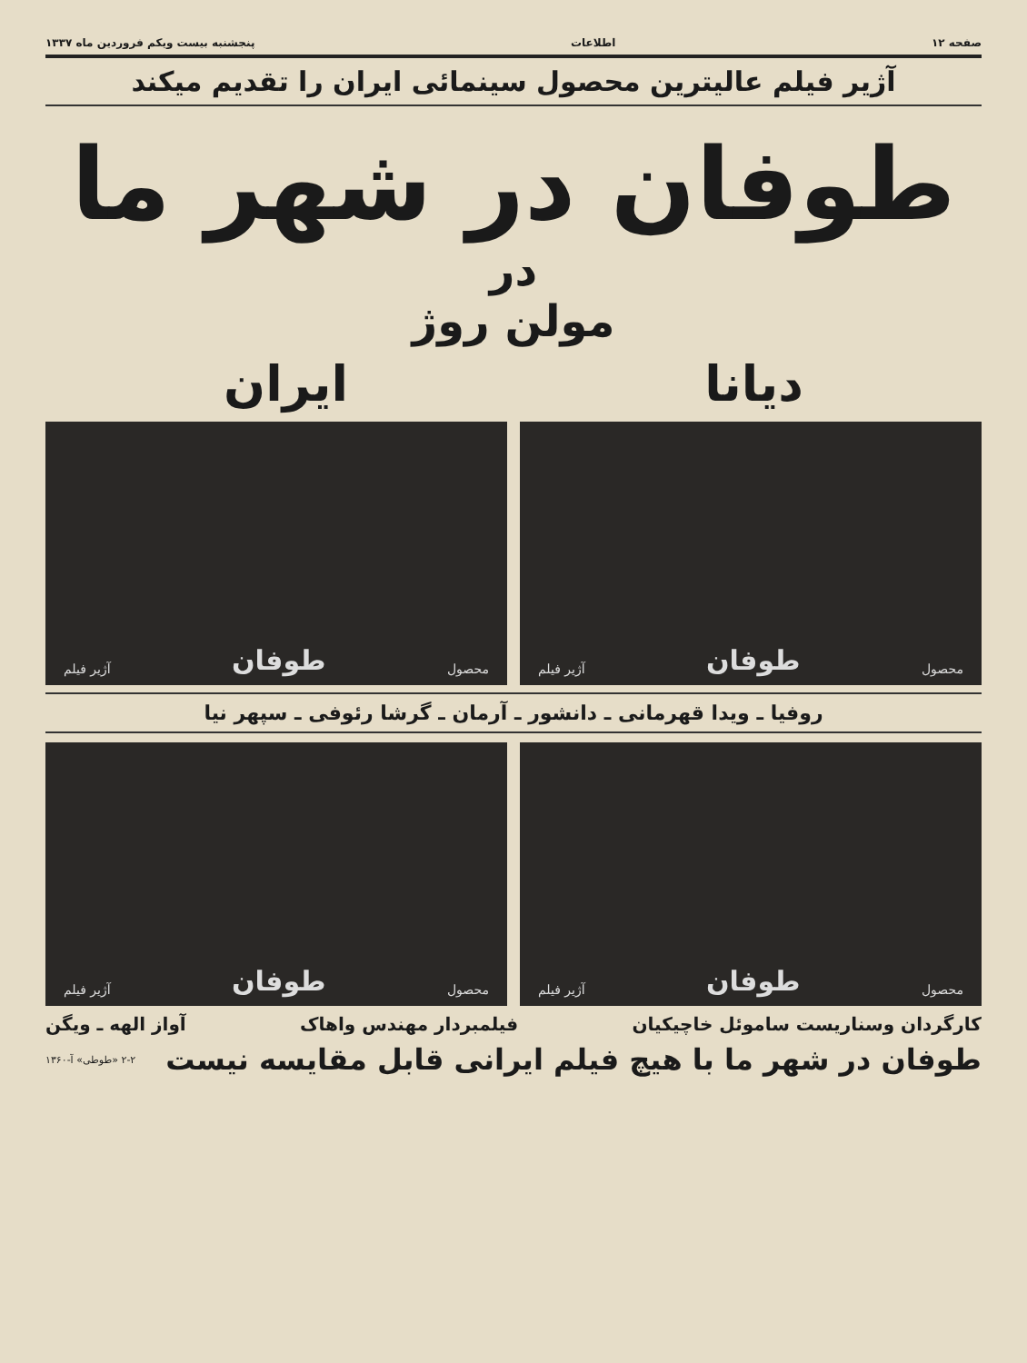صفحه ۱۲ اطلاعات پنجشنبه بیست ویکم فروردین ماه ۱۳۳۷
آژیر فیلم عالیترین محصول سینمائی ایران را تقدیم میکند
طوفان در شهر ما
در
مولن روژ
دیانا ایران
محصول طوفان آژیر فیلم محصول طوفان آژیر فیلم
روفیا ـ ویدا قهرمانی ـ دانشور ـ آرمان ـ گرشا رئوفی ـ سپهر نیا
محصول طوفان آژیر فیلم محصول طوفان آژیر فیلم
کارگردان وسناریست ساموئل خاچیکیان فیلمبردار مهندس واهاک آواز الهه ـ ویگن
طوفان در شهر ما با هیچ فیلم ایرانی قابل مقایسه نیست ۲-۲ «طوطی» آ-۱۳۶۰